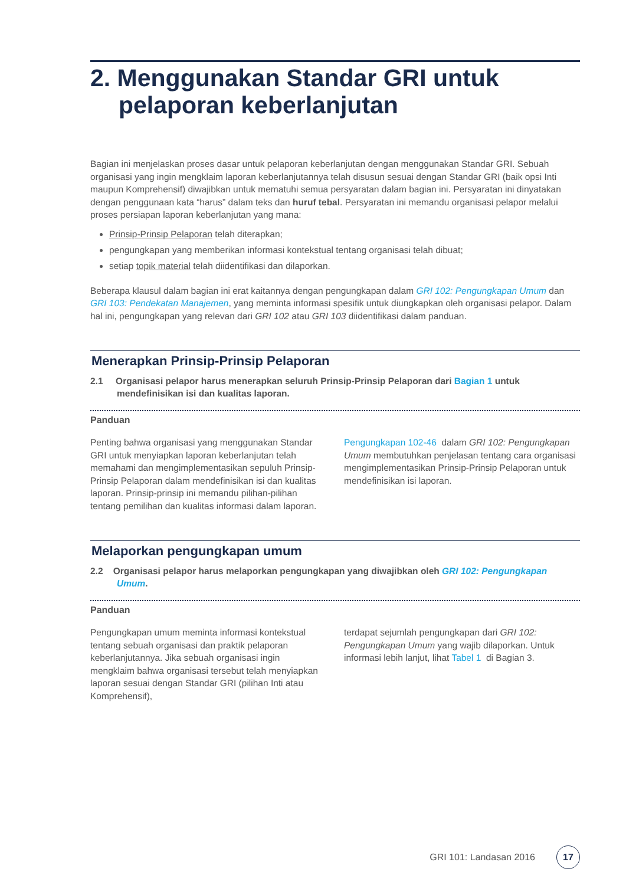2. Menggunakan Standar GRI untuk
pelaporan keberlanjutan
Bagian ini menjelaskan proses dasar untuk pelaporan keberlanjutan dengan menggunakan Standar GRI. Sebuah organisasi yang ingin mengklaim laporan keberlanjutannya telah disusun sesuai dengan Standar GRI (baik opsi Inti maupun Komprehensif) diwajibkan untuk mematuhi semua persyaratan dalam bagian ini. Persyaratan ini dinyatakan dengan penggunaan kata “harus” dalam teks dan huruf tebal. Persyaratan ini memandu organisasi pelapor melalui proses persiapan laporan keberlanjutan yang mana:
Prinsip-Prinsip Pelaporan telah diterapkan;
pengungkapan yang memberikan informasi kontekstual tentang organisasi telah dibuat;
setiap topik material telah diidentifikasi dan dilaporkan.
Beberapa klausul dalam bagian ini erat kaitannya dengan pengungkapan dalam GRI 102: Pengungkapan Umum dan GRI 103: Pendekatan Manajemen, yang meminta informasi spesifik untuk diungkapkan oleh organisasi pelapor. Dalam hal ini, pengungkapan yang relevan dari GRI 102 atau GRI 103 diidentifikasi dalam panduan.
Menerapkan Prinsip-Prinsip Pelaporan
2.1 Organisasi pelapor harus menerapkan seluruh Prinsip-Prinsip Pelaporan dari Bagian 1 untuk mendefinisikan isi dan kualitas laporan.
Panduan
Penting bahwa organisasi yang menggunakan Standar GRI untuk menyiapkan laporan keberlanjutan telah memahami dan mengimplementasikan sepuluh Prinsip-Prinsip Pelaporan dalam mendefinisikan isi dan kualitas laporan. Prinsip-prinsip ini memandu pilihan-pilihan tentang pemilihan dan kualitas informasi dalam laporan.
Pengungkapan 102-46 dalam GRI 102: Pengungkapan Umum membutuhkan penjelasan tentang cara organisasi mengimplementasikan Prinsip-Prinsip Pelaporan untuk mendefinisikan isi laporan.
Melaporkan pengungkapan umum
2.2 Organisasi pelapor harus melaporkan pengungkapan yang diwajibkan oleh GRI 102: Pengungkapan Umum.
Panduan
Pengungkapan umum meminta informasi kontekstual tentang sebuah organisasi dan praktik pelaporan keberlanjutannya. Jika sebuah organisasi ingin mengklaim bahwa organisasi tersebut telah menyiapkan laporan sesuai dengan Standar GRI (pilihan Inti atau Komprehensif),
terdapat sejumlah pengungkapan dari GRI 102: Pengungkapan Umum yang wajib dilaporkan. Untuk informasi lebih lanjut, lihat Tabel 1 di Bagian 3.
GRI 101: Landasan 2016 17